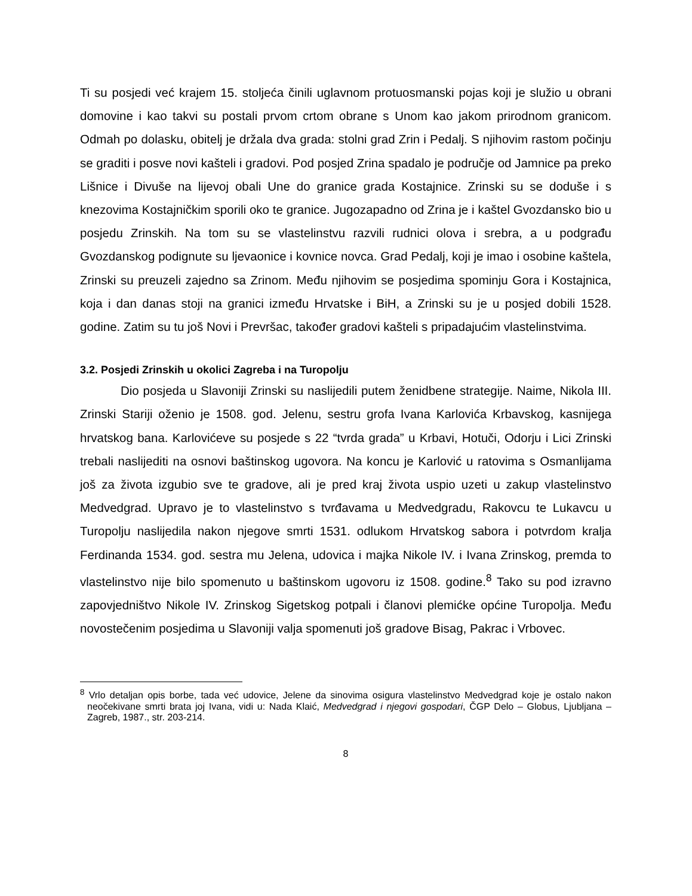Ti su posjedi već krajem 15. stoljeća činili uglavnom protuosmanski pojas koji je služio u obrani domovine i kao takvi su postali prvom crtom obrane s Unom kao jakom prirodnom granicom. Odmah po dolasku, obitelj je držala dva grada: stolni grad Zrin i Pedalj. S njihovim rastom počinju se graditi i posve novi kašteli i gradovi. Pod posjed Zrina spadalo je područje od Jamnice pa preko Lišnice i Divuše na lijevoj obali Une do granice grada Kostajnice. Zrinski su se doduše i s knezovima Kostajničkim sporili oko te granice. Jugozapadno od Zrina je i kaštel Gvozdansko bio u posjedu Zrinskih. Na tom su se vlastelinstvu razvili rudnici olova i srebra, a u podgrađu Gvozdanskog podignute su ljevaonice i kovnice novca. Grad Pedalj, koji je imao i osobine kaštela, Zrinski su preuzeli zajedno sa Zrinom. Među njihovim se posjedima spominju Gora i Kostajnica, koja i dan danas stoji na granici između Hrvatske i BiH, a Zrinski su je u posjed dobili 1528. godine. Zatim su tu još Novi i Prevršac, također gradovi kašteli s pripadajućim vlastelinstvima.
3.2. Posjedi Zrinskih u okolici Zagreba i na Turopolju
Dio posjeda u Slavoniji Zrinski su naslijedili putem ženidbene strategije. Naime, Nikola III. Zrinski Stariji oženio je 1508. god. Jelenu, sestru grofa Ivana Karlovića Krbavskog, kasnijega hrvatskog bana. Karlovićeve su posjede s 22 “tvrda grada” u Krbavi, Hotuči, Odorju i Lici Zrinski trebali naslijediti na osnovi baštinskog ugovora. Na koncu je Karlović u ratovima s Osmanlijama još za života izgubio sve te gradove, ali je pred kraj života uspio uzeti u zakup vlastelinstvo Medvedgrad. Upravo je to vlastelinstvo s tvrđavama u Medvedgradu, Rakovcu te Lukavcu u Turopolju naslijedila nakon njegove smrti 1531. odlukom Hrvatskog sabora i potvrdom kralja Ferdinanda 1534. god. sestra mu Jelena, udovica i majka Nikole IV. i Ivana Zrinskog, premda to vlastelinstvo nije bilo spomenuto u baštinskom ugovoru iz 1508. godine.<sup>8</sup> Tako su pod izravno zapovjedništvo Nikole IV. Zrinskog Sigetskog potpali i članovi plemićke općine Turopolja. Među novostečenim posjedima u Slavoniji valja spomenuti još gradove Bisag, Pakrac i Vrbovec.
<sup>8</sup> Vrlo detaljan opis borbe, tada već udovice, Jelene da sinovima osigura vlastelinstvo Medvedgrad koje je ostalo nakon neočekivane smrti brata joj Ivana, vidi u: Nada Klaić, Medvedgrad i njegovi gospodari, ČGP Delo – Globus, Ljubljana – Zagreb, 1987., str. 203-214.
8